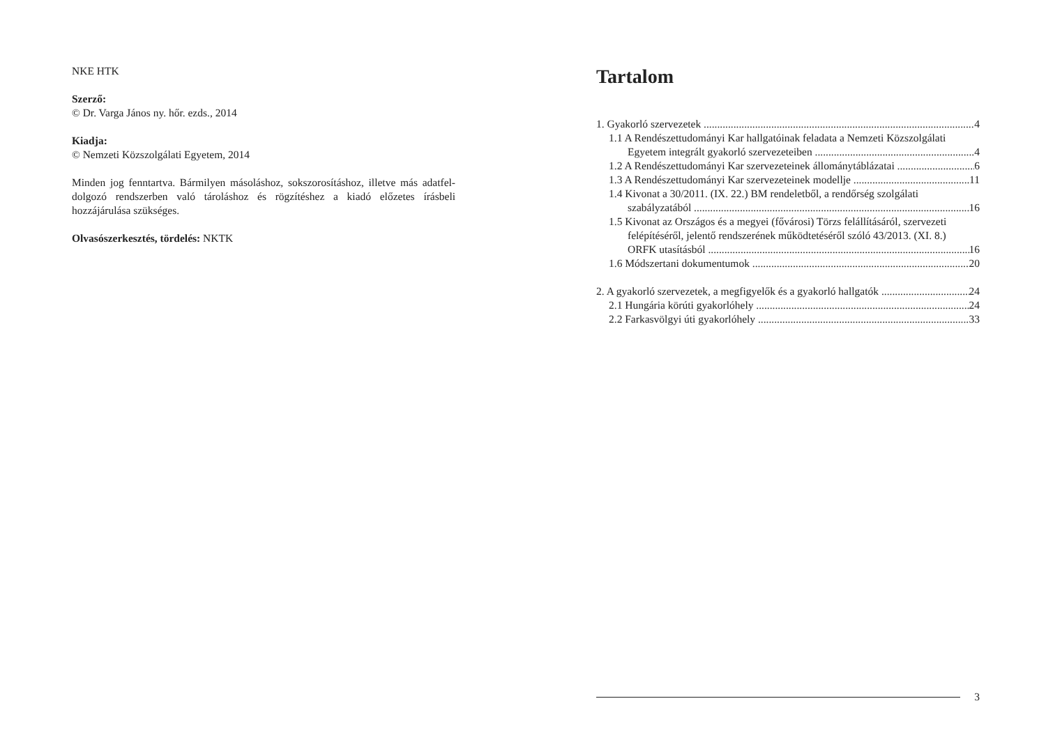NKE HTK
Szerző:
© Dr. Varga János ny. hőr. ezds., 2014
Kiadja:
© Nemzeti Közszolgálati Egyetem, 2014
Minden jog fenntartva. Bármilyen másoláshoz, sokszorosításhoz, illetve más adatfel-dolgozó rendszerben való tároláshoz és rögzítéshez a kiadó előzetes írásbeli hozzájárulása szükséges.
Olvasószerkesztés, tördelés: NKTK
Tartalom
1. Gyakorló szervezetek 4
1.1 A Rendészettudományi Kar hallgatóinak feladata a Nemzeti Közszolgálati
Egyetem integrált gyakorló szervezeteiben 4
1.2 A Rendészettudományi Kar szervezeteinek állománytáblázatai 6
1.3 A Rendészettudományi Kar szervezeteinek modellje 11
1.4 Kivonat a 30/2011. (IX. 22.) BM rendeletből, a rendőrség szolgálati
szabályzatából 16
1.5 Kivonat az Országos és a megyei (fővárosi) Törzs felállításáról, szervezeti
felépítéséről, jelentő rendszerének működtetéséről szóló 43/2013. (XI. 8.)
ORFK utasításból 16
1.6 Módszertani dokumentumok 20
2. A gyakorló szervezetek, a megfigyelők és a gyakorló hallgatók 24
2.1 Hungária körúti gyakorlóhely 24
2.2 Farkasvölgyi úti gyakorlóhely 33
3